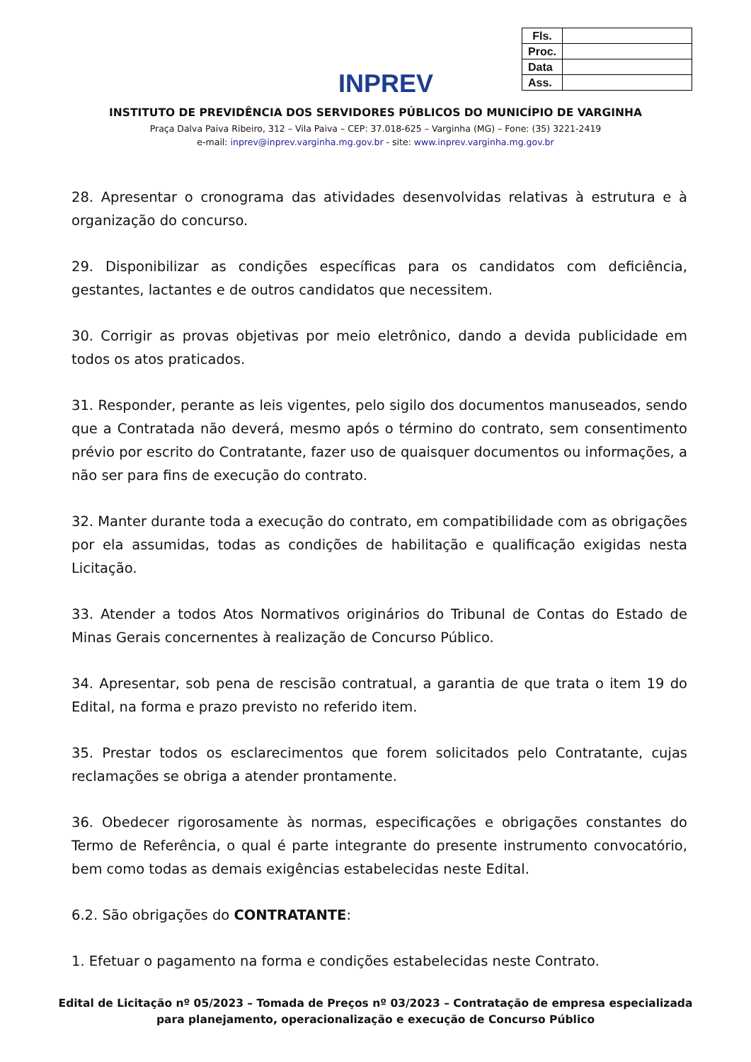INPREV
| Fls. | |
| Proc. | |
| Data | |
| Ass. | |
INSTITUTO DE PREVIDÊNCIA DOS SERVIDORES PÚBLICOS DO MUNICÍPIO DE VARGINHA
Praça Dalva Paiva Ribeiro, 312 – Vila Paiva – CEP: 37.018-625 – Varginha (MG) – Fone: (35) 3221-2419
e-mail: inprev@inprev.varginha.mg.gov.br - site: www.inprev.varginha.mg.gov.br
28. Apresentar o cronograma das atividades desenvolvidas relativas à estrutura e à organização do concurso.
29. Disponibilizar as condições específicas para os candidatos com deficiência, gestantes, lactantes e de outros candidatos que necessitem.
30. Corrigir as provas objetivas por meio eletrônico, dando a devida publicidade em todos os atos praticados.
31. Responder, perante as leis vigentes, pelo sigilo dos documentos manuseados, sendo que a Contratada não deverá, mesmo após o término do contrato, sem consentimento prévio por escrito do Contratante, fazer uso de quaisquer documentos ou informações, a não ser para fins de execução do contrato.
32. Manter durante toda a execução do contrato, em compatibilidade com as obrigações por ela assumidas, todas as condições de habilitação e qualificação exigidas nesta Licitação.
33. Atender a todos Atos Normativos originários do Tribunal de Contas do Estado de Minas Gerais concernentes à realização de Concurso Público.
34. Apresentar, sob pena de rescisão contratual, a garantia de que trata o item 19 do Edital, na forma e prazo previsto no referido item.
35. Prestar todos os esclarecimentos que forem solicitados pelo Contratante, cujas reclamações se obriga a atender prontamente.
36. Obedecer rigorosamente às normas, especificações e obrigações constantes do Termo de Referência, o qual é parte integrante do presente instrumento convocatório, bem como todas as demais exigências estabelecidas neste Edital.
6.2. São obrigações do CONTRATANTE:
1. Efetuar o pagamento na forma e condições estabelecidas neste Contrato.
Edital de Licitação nº 05/2023 – Tomada de Preços nº 03/2023 – Contratação de empresa especializada
para planejamento, operacionalização e execução de Concurso Público